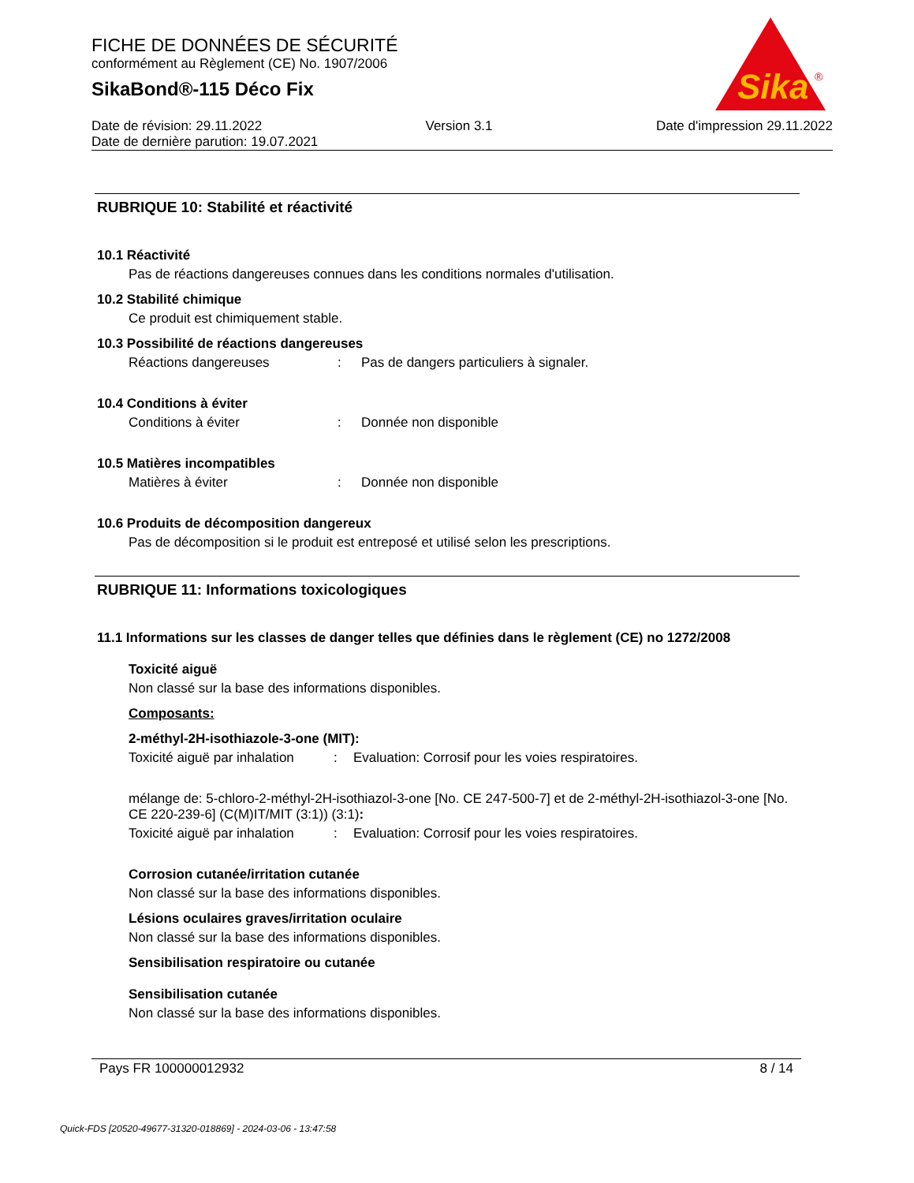FICHE DE DONNÉES DE SÉCURITÉ
conformément au Règlement (CE) No. 1907/2006
SikaBond®-115 Déco Fix
Sika
®
Date de révision: 29.11.2022 Version 3.1 Date d'impression 29.11.2022
Date de dernière parution: 19.07.2021
RUBRIQUE 10: Stabilité et réactivité
10.1 Réactivité
Pas de réactions dangereuses connues dans les conditions normales d'utilisation.
10.2 Stabilité chimique
Ce produit est chimiquement stable.
10.3 Possibilité de réactions dangereuses
Réactions dangereuses: Pas de dangers particuliers à signaler.
10.4 Conditions à éviter
Conditions à éviter: Donnée non disponible
10.5 Matières incompatibles
Matières à éviter: Donnée non disponible
10.6 Produits de décomposition dangereux
Pas de décomposition si le produit est entreposé et utilisé selon les prescriptions.
RUBRIQUE 11: Informations toxicologiques
11.1 Informations sur les classes de danger telles que définies dans le règlement (CE) no 1272/2008
Toxicité aiguë
Non classé sur la base des informations disponibles.
Composants:
2-méthyl-2H-isothiazole-3-one (MIT):
Toxicité aiguë par inhalation: Evaluation: Corrosif pour les voies respiratoires.
mélange de: 5-chloro-2-méthyl-2H-isothiazol-3-one [No. CE 247-500-7] et de 2-méthyl-2H-isothiazol-3-one [No. CE 220-239-6] (C(M)IT/MIT (3:1)) (3:1):
Toxicité aiguë par inhalation: Evaluation: Corrosif pour les voies respiratoires.
Corrosion cutanée/irritation cutanée
Non classé sur la base des informations disponibles.
Lésions oculaires graves/irritation oculaire
Non classé sur la base des informations disponibles.
Sensibilisation respiratoire ou cutanée
Sensibilisation cutanée
Non classé sur la base des informations disponibles.
Pays FR 100000012932 8 / 14
Quick-FDS [20520-49677-31320-018869] - 2024-03-06 - 13:47:58